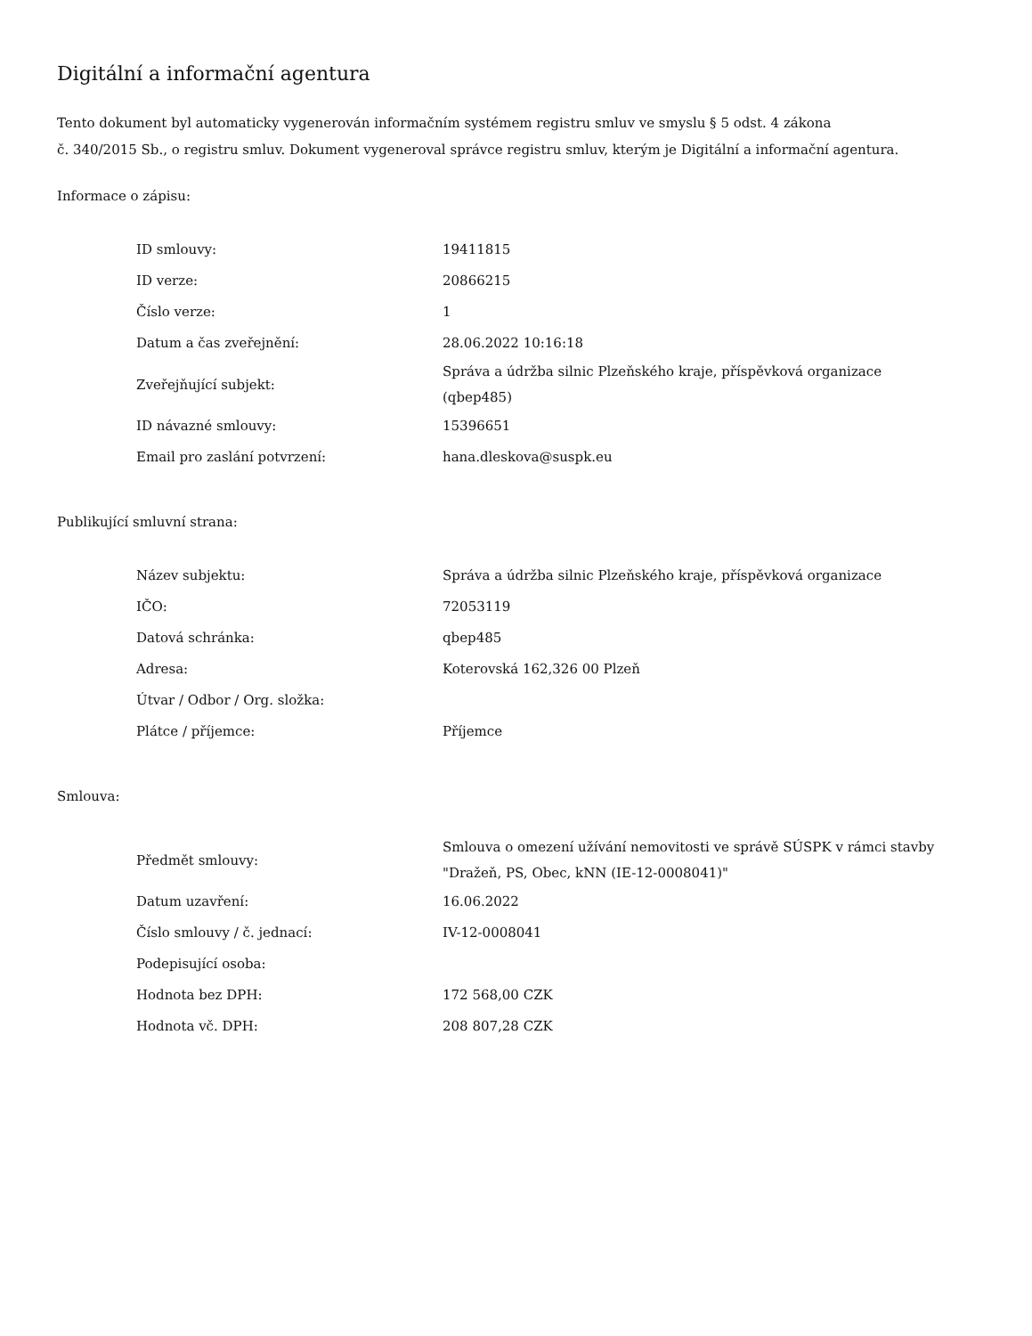Digitální a informační agentura
Tento dokument byl automaticky vygenerován informačním systémem registru smluv ve smyslu § 5 odst. 4 zákona
č. 340/2015 Sb., o registru smluv. Dokument vygeneroval správce registru smluv, kterým je Digitální a informační agentura.
Informace o zápisu:
| ID smlouvy: | 19411815 |
| ID verze: | 20866215 |
| Číslo verze: | 1 |
| Datum a čas zveřejnění: | 28.06.2022 10:16:18 |
| Zveřejňující subjekt: | Správa a údržba silnic Plzeňského kraje, příspěvková organizace (qbep485) |
| ID návazné smlouvy: | 15396651 |
| Email pro zaslání potvrzení: | hana.dleskova@suspk.eu |
Publikující smluvní strana:
| Název subjektu: | Správa a údržba silnic Plzeňského kraje, příspěvková organizace |
| IČO: | 72053119 |
| Datová schránka: | qbep485 |
| Adresa: | Koterovská 162,326 00 Plzeň |
| Útvar / Odbor / Org. složka: | |
| Plátce / příjemce: | Příjemce |
Smlouva:
| Předmět smlouvy: | Smlouva o omezení užívání nemovitosti ve správě SÚSPK v rámci stavby "Dražeň, PS, Obec, kNN (IE-12-0008041)" |
| Datum uzavření: | 16.06.2022 |
| Číslo smlouvy / č. jednací: | IV-12-0008041 |
| Podepisující osoba: | |
| Hodnota bez DPH: | 172 568,00 CZK |
| Hodnota vč. DPH: | 208 807,28 CZK |